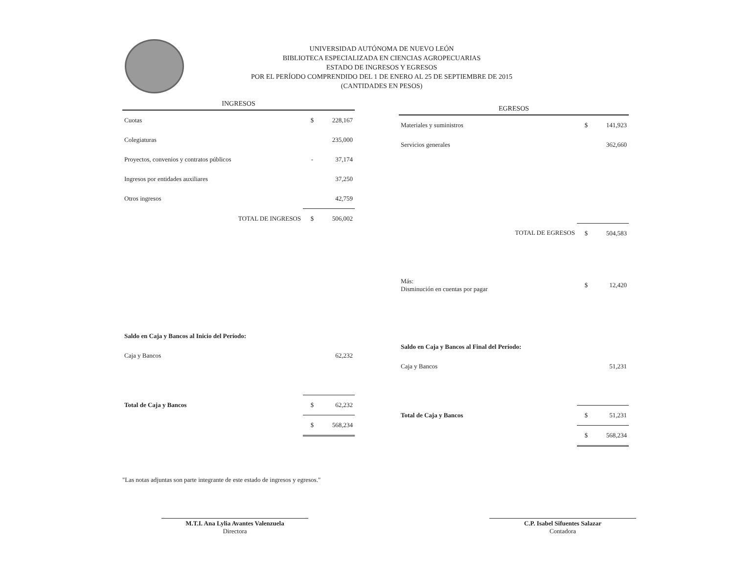UNIVERSIDAD AUTÓNOMA DE NUEVO LEÓN
BIBLIOTECA ESPECIALIZADA EN CIENCIAS AGROPECUARIAS
ESTADO DE INGRESOS Y EGRESOS
POR EL PERÍODO COMPRENDIDO DEL 1 DE ENERO AL 25 DE SEPTIEMBRE DE 2015
(CANTIDADES EN PESOS)
| INGRESOS | | |
| --- | --- | --- |
| Cuotas | $ | 228,167 |
| Colegiaturas | | 235,000 |
| Proyectos, convenios y contratos públicos | - | 37,174 |
| Ingresos por entidades auxiliares | | 37,250 |
| Otros ingresos | | 42,759 |
| TOTAL DE INGRESOS | $ | 506,002 |
| Saldo en Caja y Bancos al Inicio del Período: | | |
| Caja y Bancos | | 62,232 |
| Total de Caja y Bancos | $ | 62,232 |
| | $ | 568,234 |
| EGRESOS | | |
| --- | --- | --- |
| Materiales y suministros | $ | 141,923 |
| Servicios generales | | 362,660 |
| TOTAL DE EGRESOS | $ | 504,583 |
| Más: Disminución en cuentas por pagar | $ | 12,420 |
| Saldo en Caja y Bancos al Final del Período: | | |
| Caja y Bancos | | 51,231 |
| Total de Caja y Bancos | $ | 51,231 |
| | $ | 568,234 |
"Las notas adjuntas son parte integrante de este estado de ingresos y egresos."
M.T.I. Ana Lylia Avantes Valenzuela
Directora
C.P. Isabel Sifuentes Salazar
Contadora